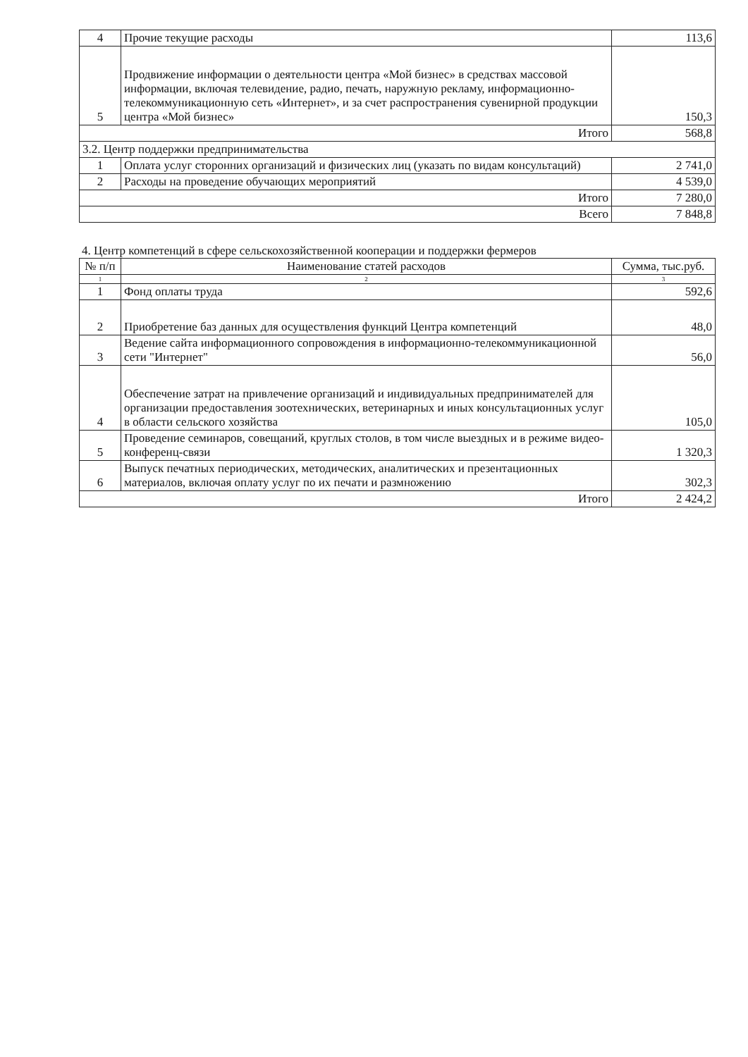| 4 | Прочие текущие расходы | 113,6 |
| 5 | Продвижение информации о деятельности центра «Мой бизнес» в средствах массовой информации, включая телевидение, радио, печать, наружную рекламу, информационно-телекоммуникационную сеть «Интернет», и за счет распространения сувенирной продукции центра «Мой бизнес» | 150,3 |
| Итого | | 568,8 |
| 3.2. Центр поддержки предпринимательства | | |
| 1 | Оплата услуг сторонних организаций и физических лиц (указать по видам консультаций) | 2 741,0 |
| 2 | Расходы на проведение обучающих мероприятий | 4 539,0 |
| Итого | | 7 280,0 |
| Всего | | 7 848,8 |
4. Центр компетенций в сфере сельскохозяйственной кооперации и поддержки фермеров
| № п/п | Наименование статей расходов | Сумма, тыс.руб. |
| --- | --- | --- |
| 1 | 2 | 3 |
| 1 | Фонд оплаты труда | 592,6 |
| 2 | Приобретение баз данных для осуществления функций Центра компетенций | 48,0 |
| 3 | Ведение сайта информационного сопровождения в информационно-телекоммуникационной сети "Интернет" | 56,0 |
| 4 | Обеспечение затрат на привлечение организаций и индивидуальных предпринимателей для организации предоставления зоотехнических, ветеринарных и иных консультационных услуг в области сельского хозяйства | 105,0 |
| 5 | Проведение семинаров, совещаний, круглых столов, в том числе выездных и в режиме видео-конференц-связи | 1 320,3 |
| 6 | Выпуск печатных периодических, методических, аналитических и презентационных материалов, включая оплату услуг по их печати и размножению | 302,3 |
| Итого | | 2 424,2 |